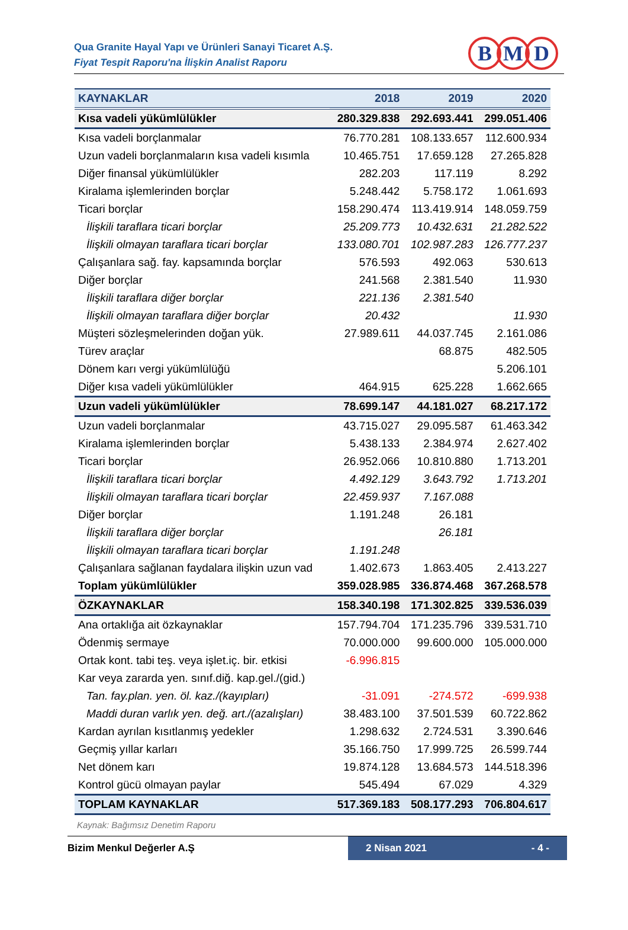Qua Granite Hayal Yapı ve Ürünleri Sanayi Ticaret A.Ş.
Fiyat Tespit Raporu'na İlişkin Analist Raporu
B M D
| KAYNAKLAR | 2018 | 2019 | 2020 |
| --- | --- | --- | --- |
| Kısa vadeli yükümlülükler | 280.329.838 | 292.693.441 | 299.051.406 |
| Kısa vadeli borçlanmalar | 76.770.281 | 108.133.657 | 112.600.934 |
| Uzun vadeli borçlanmaların kısa vadeli kısımla | 10.465.751 | 17.659.128 | 27.265.828 |
| Diğer finansal yükümlülükler | 282.203 | 117.119 | 8.292 |
| Kiralama işlemlerinden borçlar | 5.248.442 | 5.758.172 | 1.061.693 |
| Ticari borçlar | 158.290.474 | 113.419.914 | 148.059.759 |
| İlişkili taraflara ticari borçlar | 25.209.773 | 10.432.631 | 21.282.522 |
| İlişkili olmayan taraflara ticari borçlar | 133.080.701 | 102.987.283 | 126.777.237 |
| Çalışanlara sağ. fay. kapsamında borçlar | 576.593 | 492.063 | 530.613 |
| Diğer borçlar | 241.568 | 2.381.540 | 11.930 |
| İlişkili taraflara diğer borçlar | 221.136 | 2.381.540 | |
| İlişkili olmayan taraflara diğer borçlar | 20.432 | | 11.930 |
| Müşteri sözleşmelerinden doğan yük. | 27.989.611 | 44.037.745 | 2.161.086 |
| Türev araçlar | | 68.875 | 482.505 |
| Dönem karı vergi yükümlülüğü | | | 5.206.101 |
| Diğer kısa vadeli yükümlülükler | 464.915 | 625.228 | 1.662.665 |
| Uzun vadeli yükümlülükler | 78.699.147 | 44.181.027 | 68.217.172 |
| Uzun vadeli borçlanmalar | 43.715.027 | 29.095.587 | 61.463.342 |
| Kiralama işlemlerinden borçlar | 5.438.133 | 2.384.974 | 2.627.402 |
| Ticari borçlar | 26.952.066 | 10.810.880 | 1.713.201 |
| İlişkili taraflara ticari borçlar | 4.492.129 | 3.643.792 | 1.713.201 |
| İlişkili olmayan taraflara ticari borçlar | 22.459.937 | 7.167.088 | |
| Diğer borçlar | 1.191.248 | 26.181 | |
| İlişkili taraflara diğer borçlar | | 26.181 | |
| İlişkili olmayan taraflara ticari borçlar | 1.191.248 | | |
| Çalışanlara sağlanan faydalara ilişkin uzun vad | 1.402.673 | 1.863.405 | 2.413.227 |
| Toplam yükümlülükler | 359.028.985 | 336.874.468 | 367.268.578 |
| ÖZKAYNAKLAR | 158.340.198 | 171.302.825 | 339.536.039 |
| Ana ortaklığa ait özkaynaklar | 157.794.704 | 171.235.796 | 339.531.710 |
| Ödenmiş sermaye | 70.000.000 | 99.600.000 | 105.000.000 |
| Ortak kont. tabi teş. veya işlet.iç. bir. etkisi | -6.996.815 | | |
| Kar veya zararda yen. sınıf.diğ. kap.gel./(gid.) | | | |
| Tan. fay.plan. yen. öl. kaz./(kayıpları) | -31.091 | -274.572 | -699.938 |
| Maddi duran varlık yen. değ. art./(azalışları) | 38.483.100 | 37.501.539 | 60.722.862 |
| Kardan ayrılan kısıtlanmış yedekler | 1.298.632 | 2.724.531 | 3.390.646 |
| Geçmiş yıllar karları | 35.166.750 | 17.999.725 | 26.599.744 |
| Net dönem karı | 19.874.128 | 13.684.573 | 144.518.396 |
| Kontrol gücü olmayan paylar | 545.494 | 67.029 | 4.329 |
| TOPLAM KAYNAKLAR | 517.369.183 | 508.177.293 | 706.804.617 |
Kaynak: Bağımsız Denetim Raporu
Bizim Menkul Değerler A.Ş 2 Nisan 2021 - 4 -